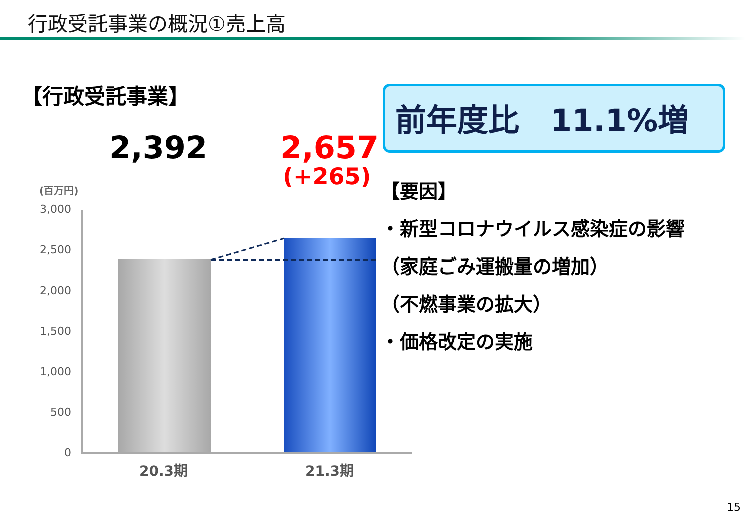行政受託事業の概況①売上高
【行政受託事業】
2,392 2,657
(+265)
前年度比　11.1%増
【要因】
・新型コロナウイルス感染症の影響
（家庭ごみ運搬量の増加）
（不燃事業の拡大）
・価格改定の実施
(百万円)
3,000
2,500
2,000
1,500
1,000
500
0
20.3期 21.3期
15